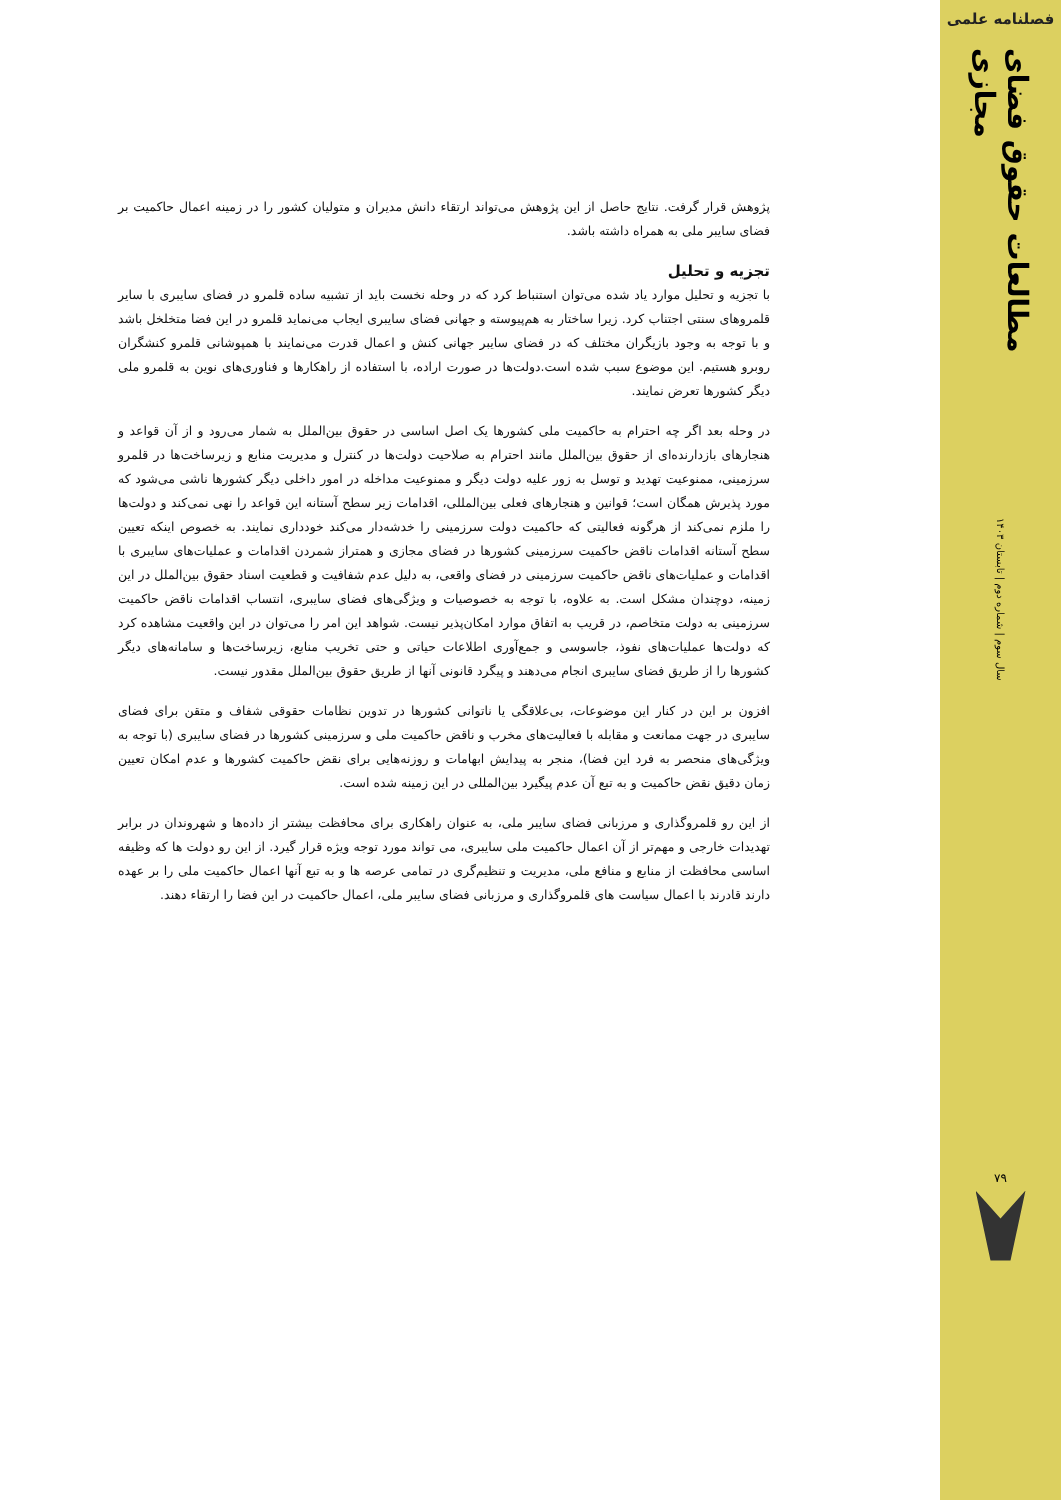فصلنامه علمی
مطالعات حقوق فضای مجازی
سال سوم | شماره دوم | تابستان ۱۴۰۳
۷۹
پژوهش قرار گرفت. نتایج حاصل از این پژوهش می‌تواند ارتقاء دانش مدیران و متولیان کشور را در زمینه اعمال حاکمیت بر فضای سایبر ملی به همراه داشته باشد.
تجزیه و تحلیل
با تجزیه و تحلیل موارد یاد شده می‌توان استنباط کرد که در وحله نخست باید از تشبیه ساده قلمرو در فضای سایبری با سایر قلمروهای سنتی اجتناب کرد. زیرا ساختار به هم‌پیوسته و جهانی فضای سایبری ایجاب می‌نماید قلمرو در این فضا متخلخل باشد و با توجه به وجود بازیگران مختلف که در فضای سایبر جهانی کنش و اعمال قدرت می‌نمایند با همپوشانی قلمرو کنشگران روبرو هستیم. این موضوع سبب شده است.دولت‌ها در صورت اراده، با استفاده از راهکارها و فناوری‌های نوین به قلمرو ملی دیگر کشورها تعرض نمایند.
در وحله بعد اگر چه احترام به حاکمیت ملی کشورها یک اصل اساسی در حقوق بین‌الملل به شمار می‌رود و از آن قواعد و هنجارهای بازدارنده‌ای از حقوق بین‌الملل مانند احترام به صلاحیت دولت‌ها در کنترل و مدیریت منابع و زیرساخت‌ها در قلمرو سرزمینی، ممنوعیت تهدید و توسل به زور علیه دولت دیگر و ممنوعیت مداخله در امور داخلی دیگر کشورها ناشی می‌شود که مورد پذیرش همگان است؛ قوانین و هنجارهای فعلی بین‌المللی، اقدامات زیر سطح آستانه این قواعد را نهی نمی‌کند و دولت‌ها را ملزم نمی‌کند از هرگونه فعالیتی که حاکمیت دولت سرزمینی را خدشه‌دار می‌کند خودداری نمایند. به خصوص اینکه تعیین سطح آستانه اقدامات ناقض حاکمیت سرزمینی کشورها در فضای مجازی و همتراز شمردن اقدامات و عملیات‌های سایبری با اقدامات و عملیات‌های ناقض حاکمیت سرزمینی در فضای واقعی، به دلیل عدم شفافیت و قطعیت اسناد حقوق بین‌الملل در این زمینه، دوچندان مشکل است. به علاوه، با توجه به خصوصیات و ویژگی‌های فضای سایبری، انتساب اقدامات ناقض حاکمیت سرزمینی به دولت متخاصم، در قریب به اتفاق موارد امکان‌پذیر نیست. شواهد این امر را می‌توان در این واقعیت مشاهده کرد که دولت‌ها عملیات‌های نفوذ، جاسوسی و جمع‌آوری اطلاعات حیاتی و حتی تخریب منابع، زیرساخت‌ها و سامانه‌های دیگر کشورها را از طریق فضای سایبری انجام می‌دهند و پیگرد قانونی آنها از طریق حقوق بین‌الملل مقدور نیست.
افزون بر این در کنار این موضوعات، بی‌علاقگی یا ناتوانی کشورها در تدوین نظامات حقوقی شفاف و متقن برای فضای سایبری در جهت ممانعت و مقابله با فعالیت‌های مخرب و ناقض حاکمیت ملی و سرزمینی کشورها در فضای سایبری (با توجه به ویژگی‌های منحصر به فرد این فضا)، منجر به پیدایش ابهامات و روزنه‌هایی برای نقض حاکمیت کشورها و عدم امکان تعیین زمان دقیق نقض حاکمیت و به تبع آن عدم پیگیرد بین‌المللی در این زمینه شده است.
از این رو قلمروگذاری و مرزبانی فضای سایبر ملی، به عنوان راهکاری برای محافظت بیشتر از داده‌ها و شهروندان در برابر تهدیدات خارجی و مهم‌تر از آن اعمال حاکمیت ملی سایبری، می تواند مورد توجه ویژه قرار گیرد. از این رو دولت ها که وظیفه اساسی محافظت از منابع و منافع ملی، مدیریت و تنظیم‌گری در تمامی عرصه ها و به تبع آنها اعمال حاکمیت ملی را بر عهده دارند قادرند با اعمال سیاست های قلمروگذاری و مرزبانی فضای سایبر ملی، اعمال حاکمیت در این فضا را ارتقاء دهند.